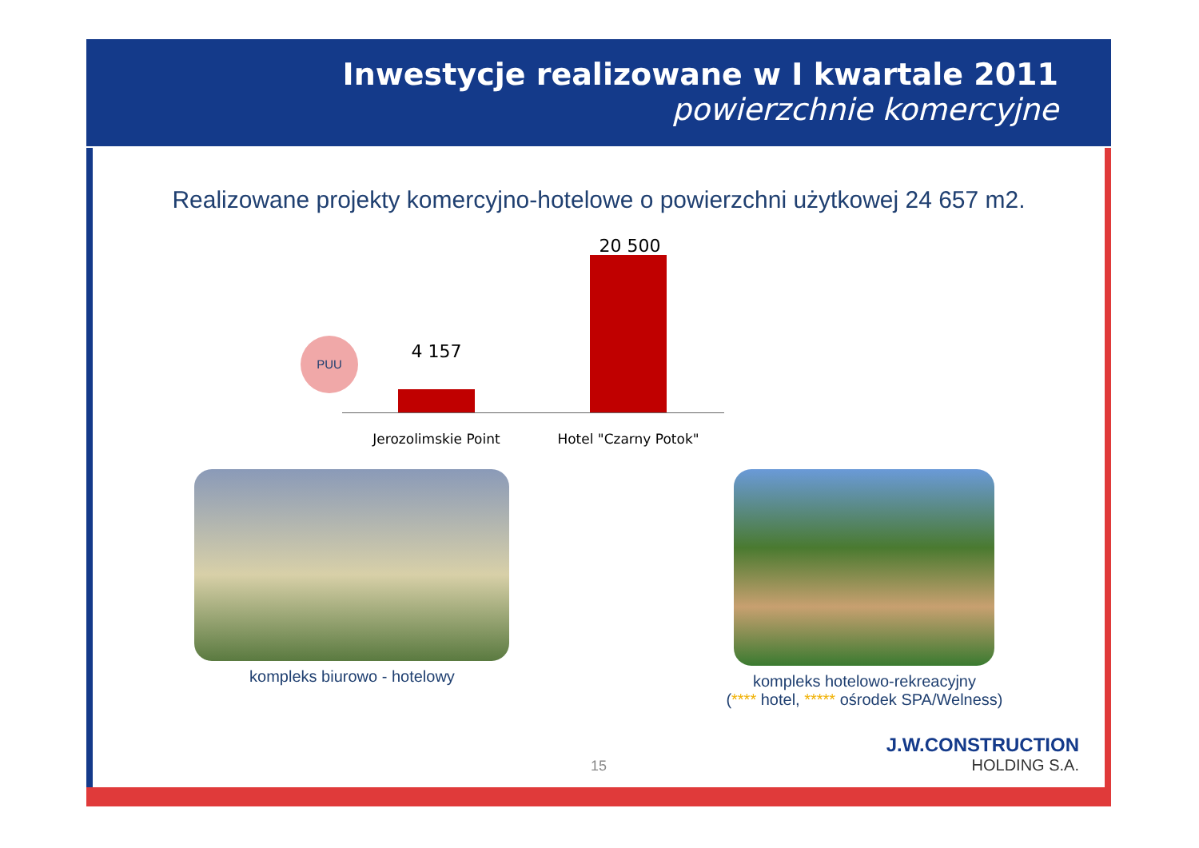Inwestycje realizowane w I kwartale 2011
powierzchnie komercyjne
Realizowane projekty komercyjno-hotelowe o powierzchni użytkowej 24 657 m2.
PUU 4 157
20 500
Jerozolimskie Point
Hotel "Czarny Potok"
kompleks biurowo - hotelowy kompleks hotelowo-rekreacyjny
(**** hotel, ***** ośrodek SPA/Welness)
15 J.W.CONSTRUCTION
HOLDING S.A.